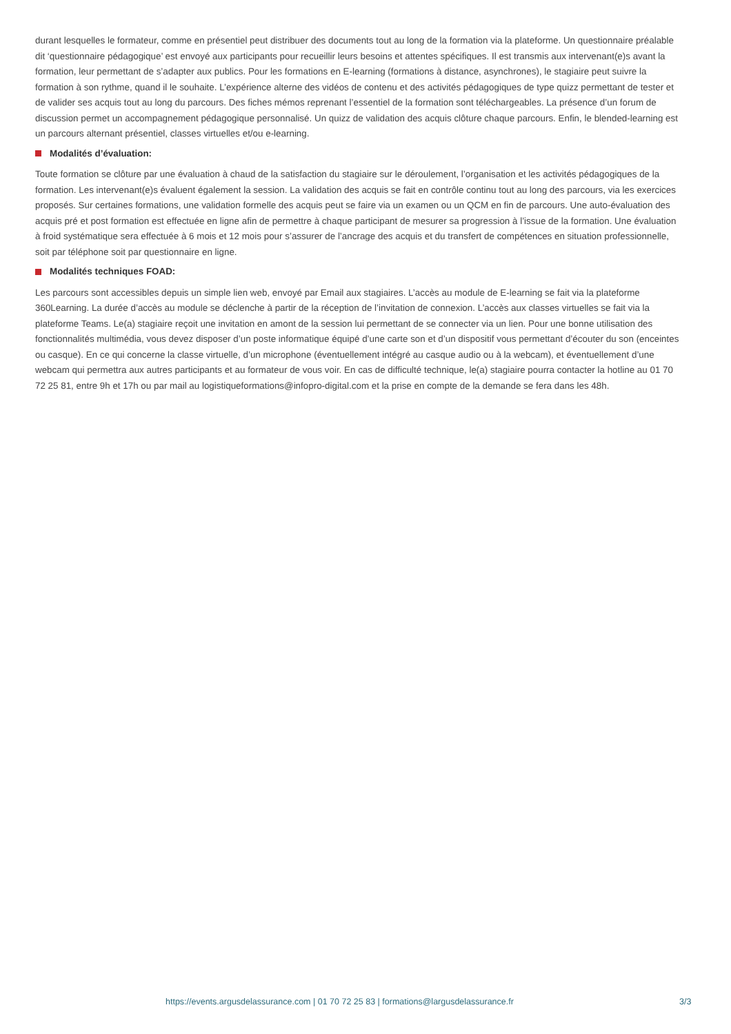durant lesquelles le formateur, comme en présentiel peut distribuer des documents tout au long de la formation via la plateforme. Un questionnaire préalable dit ‘questionnaire pédagogique’ est envoyé aux participants pour recueillir leurs besoins et attentes spécifiques. Il est transmis aux intervenant(e)s avant la formation, leur permettant de s’adapter aux publics. Pour les formations en E-learning (formations à distance, asynchrones), le stagiaire peut suivre la formation à son rythme, quand il le souhaite. L’expérience alterne des vidéos de contenu et des activités pédagogiques de type quizz permettant de tester et de valider ses acquis tout au long du parcours. Des fiches mémos reprenant l’essentiel de la formation sont téléchargeables. La présence d’un forum de discussion permet un accompagnement pédagogique personnalisé. Un quizz de validation des acquis clôture chaque parcours. Enfin, le blended-learning est un parcours alternant présentiel, classes virtuelles et/ou e-learning.
Modalités d’évaluation:
Toute formation se clôture par une évaluation à chaud de la satisfaction du stagiaire sur le déroulement, l’organisation et les activités pédagogiques de la formation. Les intervenant(e)s évaluent également la session. La validation des acquis se fait en contrôle continu tout au long des parcours, via les exercices proposés. Sur certaines formations, une validation formelle des acquis peut se faire via un examen ou un QCM en fin de parcours. Une auto-évaluation des acquis pré et post formation est effectuée en ligne afin de permettre à chaque participant de mesurer sa progression à l’issue de la formation. Une évaluation à froid systématique sera effectuée à 6 mois et 12 mois pour s’assurer de l’ancrage des acquis et du transfert de compétences en situation professionnelle, soit par téléphone soit par questionnaire en ligne.
Modalités techniques FOAD:
Les parcours sont accessibles depuis un simple lien web, envoyé par Email aux stagiaires. L’accès au module de E-learning se fait via la plateforme 360Learning. La durée d’accès au module se déclenche à partir de la réception de l’invitation de connexion. L’accès aux classes virtuelles se fait via la plateforme Teams. Le(a) stagiaire reçoit une invitation en amont de la session lui permettant de se connecter via un lien. Pour une bonne utilisation des fonctionnalités multimédia, vous devez disposer d’un poste informatique équipé d’une carte son et d’un dispositif vous permettant d’écouter du son (enceintes ou casque). En ce qui concerne la classe virtuelle, d’un microphone (éventuellement intégré au casque audio ou à la webcam), et éventuellement d’une webcam qui permettra aux autres participants et au formateur de vous voir. En cas de difficulté technique, le(a) stagiaire pourra contacter la hotline au 01 70 72 25 81, entre 9h et 17h ou par mail au logistiqueformations@infopro-digital.com et la prise en compte de la demande se fera dans les 48h.
https://events.argusdelassurance.com | 01 70 72 25 83 | formations@largusdelassurance.fr 3/3